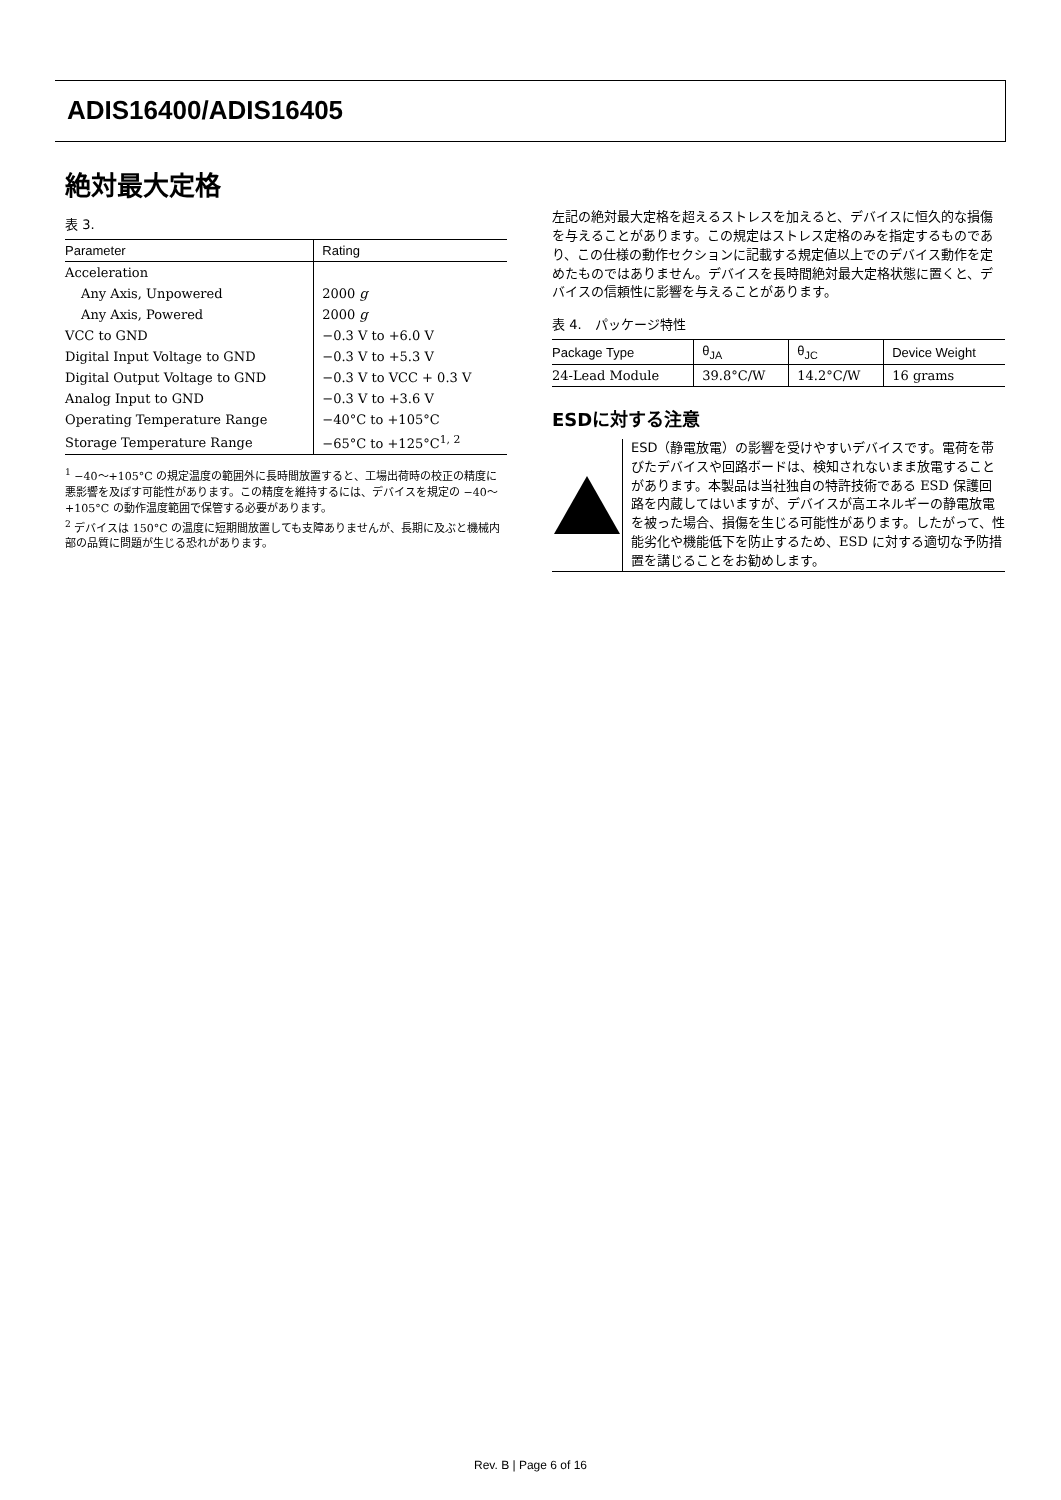ADIS16400/ADIS16405
絶対最大定格
表 3.
| Parameter | Rating |
| --- | --- |
| Acceleration | |
| Any Axis, Unpowered | 2000 g |
| Any Axis, Powered | 2000 g |
| VCC to GND | −0.3 V to +6.0 V |
| Digital Input Voltage to GND | −0.3 V to +5.3 V |
| Digital Output Voltage to GND | −0.3 V to VCC + 0.3 V |
| Analog Input to GND | −0.3 V to +3.6 V |
| Operating Temperature Range | −40°C to +105°C |
| Storage Temperature Range | −65°C to +125°C<sup>1, 2</sup> |
<sup>1</sup> −40〜+105°C の規定温度の範囲外に長時間放置すると、工場出荷時の校正の精度に悪影響を及ぼす可能性があります。この精度を維持するには、デバイスを規定の −40〜+105°C の動作温度範囲で保管する必要があります。
<sup>2</sup> デバイスは 150°C の温度に短期間放置しても支障ありませんが、長期に及ぶと機械内部の品質に問題が生じる恐れがあります。
左記の絶対最大定格を超えるストレスを加えると、デバイスに恒久的な損傷を与えることがあります。この規定はストレス定格のみを指定するものであり、この仕様の動作セクションに記載する規定値以上でのデバイス動作を定めたものではありません。デバイスを長時間絶対最大定格状態に置くと、デバイスの信頼性に影響を与えることがあります。
表 4.　パッケージ特性
| Package Type | θ<sub>JA</sub> | θ<sub>JC</sub> | Device Weight |
| --- | --- | --- | --- |
| 24-Lead Module | 39.8°C/W | 14.2°C/W | 16 grams |
ESDに対する注意
ESD（静電放電）の影響を受けやすいデバイスです。電荷を帯びたデバイスや回路ボードは、検知されないまま放電することがあります。本製品は当社独自の特許技術である ESD 保護回路を内蔵してはいますが、デバイスが高エネルギーの静電放電を被った場合、損傷を生じる可能性があります。したがって、性能劣化や機能低下を防止するため、ESD に対する適切な予防措置を講じることをお勧めします。
Rev. B | Page 6 of 16